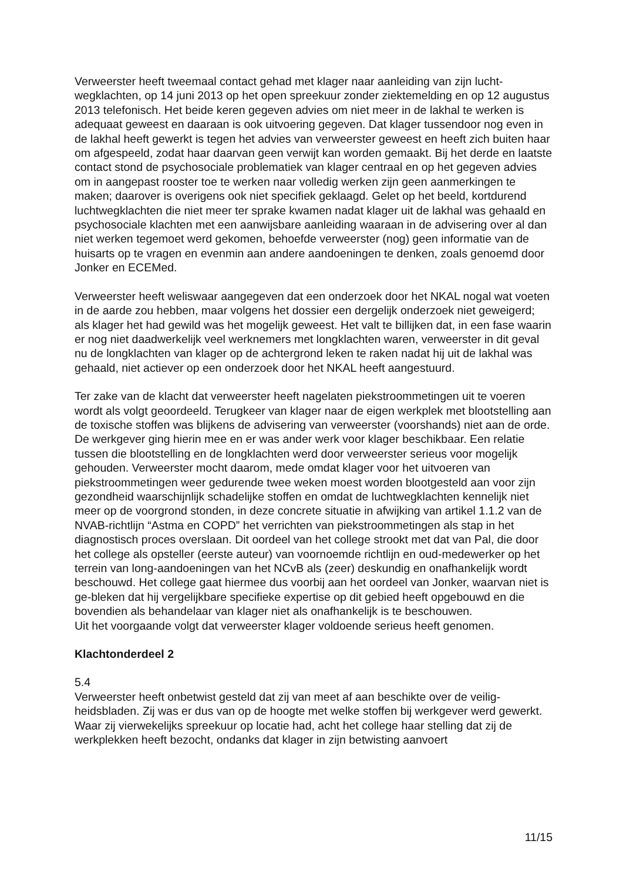Verweerster heeft tweemaal contact gehad met klager naar aanleiding van zijn lucht-wegklachten, op 14 juni 2013 op het open spreekuur zonder ziektemelding en op 12 augustus 2013 telefonisch. Het beide keren gegeven advies om niet meer in de lakhal te werken is adequaat geweest en daaraan is ook uitvoering gegeven. Dat klager tussendoor nog even in de lakhal heeft gewerkt is tegen het advies van verweerster geweest en heeft zich buiten haar om afgespeeld, zodat haar daarvan geen verwijt kan worden gemaakt. Bij het derde en laatste contact stond de psychosociale problematiek van klager centraal en op het gegeven advies om in aangepast rooster toe te werken naar volledig werken zijn geen aanmerkingen te maken; daarover is overigens ook niet specifiek geklaagd. Gelet op het beeld, kortdurend luchtwegklachten die niet meer ter sprake kwamen nadat klager uit de lakhal was gehaald en psychosociale klachten met een aanwijsbare aanleiding waaraan in de advisering over al dan niet werken tegemoet werd gekomen, behoefde verweerster (nog) geen informatie van de huisarts op te vragen en evenmin aan andere aandoeningen te denken, zoals genoemd door Jonker en ECEMed.
Verweerster heeft weliswaar aangegeven dat een onderzoek door het NKAL nogal wat voeten in de aarde zou hebben, maar volgens het dossier een dergelijk onderzoek niet geweigerd; als klager het had gewild was het mogelijk geweest. Het valt te billijken dat, in een fase waarin er nog niet daadwerkelijk veel werknemers met longklachten waren, verweerster in dit geval nu de longklachten van klager op de achtergrond leken te raken nadat hij uit de lakhal was gehaald, niet actiever op een onderzoek door het NKAL heeft aangestuurd.
Ter zake van de klacht dat verweerster heeft nagelaten piekstroommetingen uit te voeren wordt als volgt geoordeeld. Terugkeer van klager naar de eigen werkplek met blootstelling aan de toxische stoffen was blijkens de advisering van verweerster (voorshands) niet aan de orde. De werkgever ging hierin mee en er was ander werk voor klager beschikbaar. Een relatie tussen die blootstelling en de longklachten werd door verweerster serieus voor mogelijk gehouden. Verweerster mocht daarom, mede omdat klager voor het uitvoeren van piekstroommetingen weer gedurende twee weken moest worden blootgesteld aan voor zijn gezondheid waarschijnlijk schadelijke stoffen en omdat de luchtwegklachten kennelijk niet meer op de voorgrond stonden, in deze concrete situatie in afwijking van artikel 1.1.2 van de NVAB-richtlijn “Astma en COPD” het verrichten van piekstroommetingen als stap in het diagnostisch proces overslaan. Dit oordeel van het college strookt met dat van Pal, die door het college als opsteller (eerste auteur) van voornoemde richtlijn en oud-medewerker op het terrein van long-aandoeningen van het NCvB als (zeer) deskundig en onafhankelijk wordt beschouwd. Het college gaat hiermee dus voorbij aan het oordeel van Jonker, waarvan niet is ge-bleken dat hij vergelijkbare specifieke expertise op dit gebied heeft opgebouwd en die bovendien als behandelaar van klager niet als onafhankelijk is te beschouwen.
Uit het voorgaande volgt dat verweerster klager voldoende serieus heeft genomen.
Klachtonderdeel 2
5.4
Verweerster heeft onbetwist gesteld dat zij van meet af aan beschikte over de veilig-heidsbladen. Zij was er dus van op de hoogte met welke stoffen bij werkgever werd gewerkt. Waar zij vierwekelijks spreekuur op locatie had, acht het college haar stelling dat zij de werkplekken heeft bezocht, ondanks dat klager in zijn betwisting aanvoert
11/15